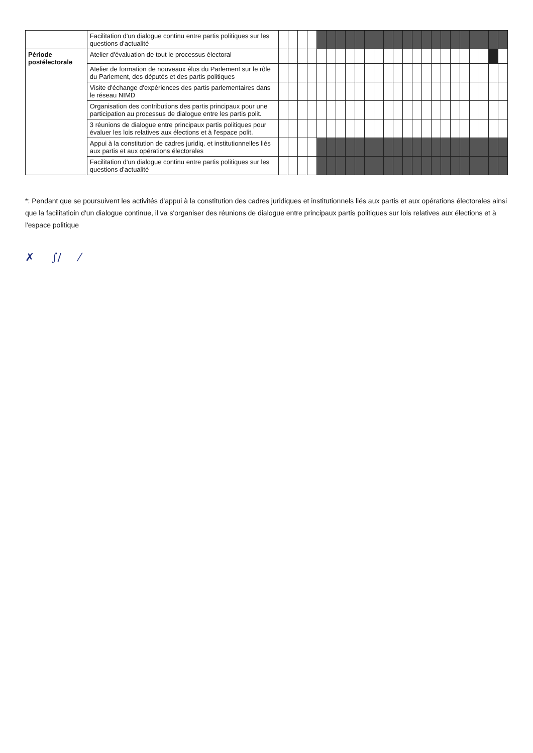| | Facilitation d'un dialogue continu entre partis politiques sur les questions d'actualité | | | | | | | | | | | | | | | | | | | | | | | | |
| Période postélectorale | Atelier d'évaluation de tout le processus électoral | | | | | | | | | | | | | | | | | | | | | | | | |
| | Atelier de formation de nouveaux élus du Parlement sur le rôle du Parlement, des députés et des partis politiques | | | | | | | | | | | | | | | | | | | | | | | | |
| | Visite d'échange d'expériences des partis parlementaires dans le réseau NIMD | | | | | | | | | | | | | | | | | | | | | | | | |
| | Organisation des contributions des partis principaux pour une participation au processus de dialogue entre les partis polit. | | | | | | | | | | | | | | | | | | | | | | | | |
| | 3 réunions de dialogue entre principaux partis politiques pour évaluer les lois relatives aux élections et à l'espace polit. | | | | | | | | | | | | | | | | | | | | | | | | |
| | Appui à la constitution de cadres juridiq. et institutionnelles liés aux partis et aux opérations électorales | | | | | | | | | | | | | | | | | | | | | | | | |
| | Facilitation d'un dialogue continu entre partis politiques sur les questions d'actualité | | | | | | | | | | | | | | | | | | | | | | | | |
*: Pendant que se poursuivent les activités d'appui à la constitution des cadres juridiques et institutionnels liés aux partis et aux opérations électorales ainsi que la facilitatioin d'un dialogue continue, il va s'organiser des réunions de dialogue entre principaux partis politiques sur lois relatives aux élections et à l'espace politique
✗ ∫∕ ⁄